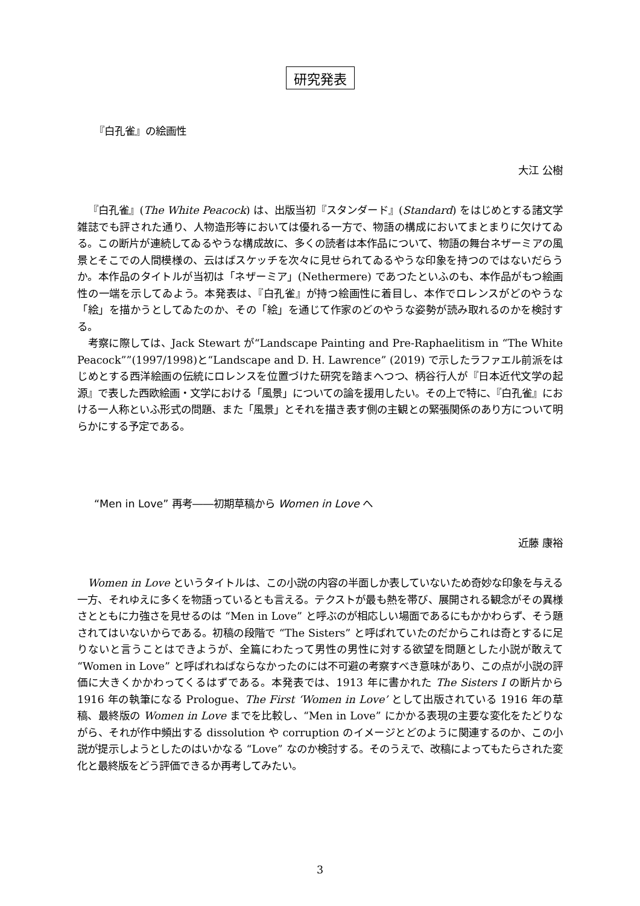研究発表
『白孔雀』の絵画性
大江 公樹
『白孔雀』(The White Peacock) は、出版当初『スタンダード』(Standard) をはじめとする諸文学雑誌でも評された通り、人物造形等においては優れる一方で、物語の構成においてまとまりに欠けてゐる。この断片が連続してゐるやうな構成故に、多くの読者は本作品について、物語の舞台ネザーミアの風景とそこでの人間模様の、云はばスケッチを次々に見せられてゐるやうな印象を持つのではないだらうか。本作品のタイトルが当初は「ネザーミア」(Nethermere) であつたといふのも、本作品がもつ絵画性の一端を示してゐよう。本発表は、『白孔雀』が持つ絵画性に着目し、本作でロレンスがどのやうな「絵」を描かうとしてゐたのか、その「絵」を通じて作家のどのやうな姿勢が読み取れるのかを検討する。
考察に際しては、Jack Stewart が“Landscape Painting and Pre-Raphaelitism in “The White Peacock””(1997/1998)と“Landscape and D. H. Lawrence” (2019) で示したラファエル前派をはじめとする西洋絵画の伝統にロレンスを位置づけた研究を踏まへつつ、柄谷行人が『日本近代文学の起源』で表した西欧絵画・文学における「風景」についての論を援用したい。その上で特に、『白孔雀』における一人称といふ形式の問題、また「風景」とそれを描き表す側の主観との緊張関係のあり方について明らかにする予定である。
“Men in Love” 再考――初期草稿から Women in Love へ
近藤 康裕
Women in Love というタイトルは、この小説の内容の半面しか表していないため奇妙な印象を与える一方、それゆえに多くを物語っているとも言える。テクストが最も熱を帯び、展開される観念がその異様さとともに力強さを見せるのは “Men in Love” と呼ぶのが相応しい場面であるにもかかわらず、そう題されてはいないからである。初稿の段階で “The Sisters” と呼ばれていたのだからこれは奇とするに足りないと言うことはできようが、全篇にわたって男性の男性に対する欲望を問題とした小説が敢えて “Women in Love” と呼ばれねばならなかったのには不可避の考察すべき意味があり、この点が小説の評価に大きくかかわってくるはずである。本発表では、1913 年に書かれた The Sisters I の断片から 1916 年の執筆になる Prologue、The First ‘Women in Love’ として出版されている 1916 年の草稿、最終版の Women in Love までを比較し、“Men in Love” にかかる表現の主要な変化をたどりながら、それが作中頻出する dissolution や corruption のイメージとどのように関連するのか、この小説が提示しようとしたのはいかなる “Love” なのか検討する。そのうえで、改稿によってもたらされた変化と最終版をどう評価できるか再考してみたい。
3